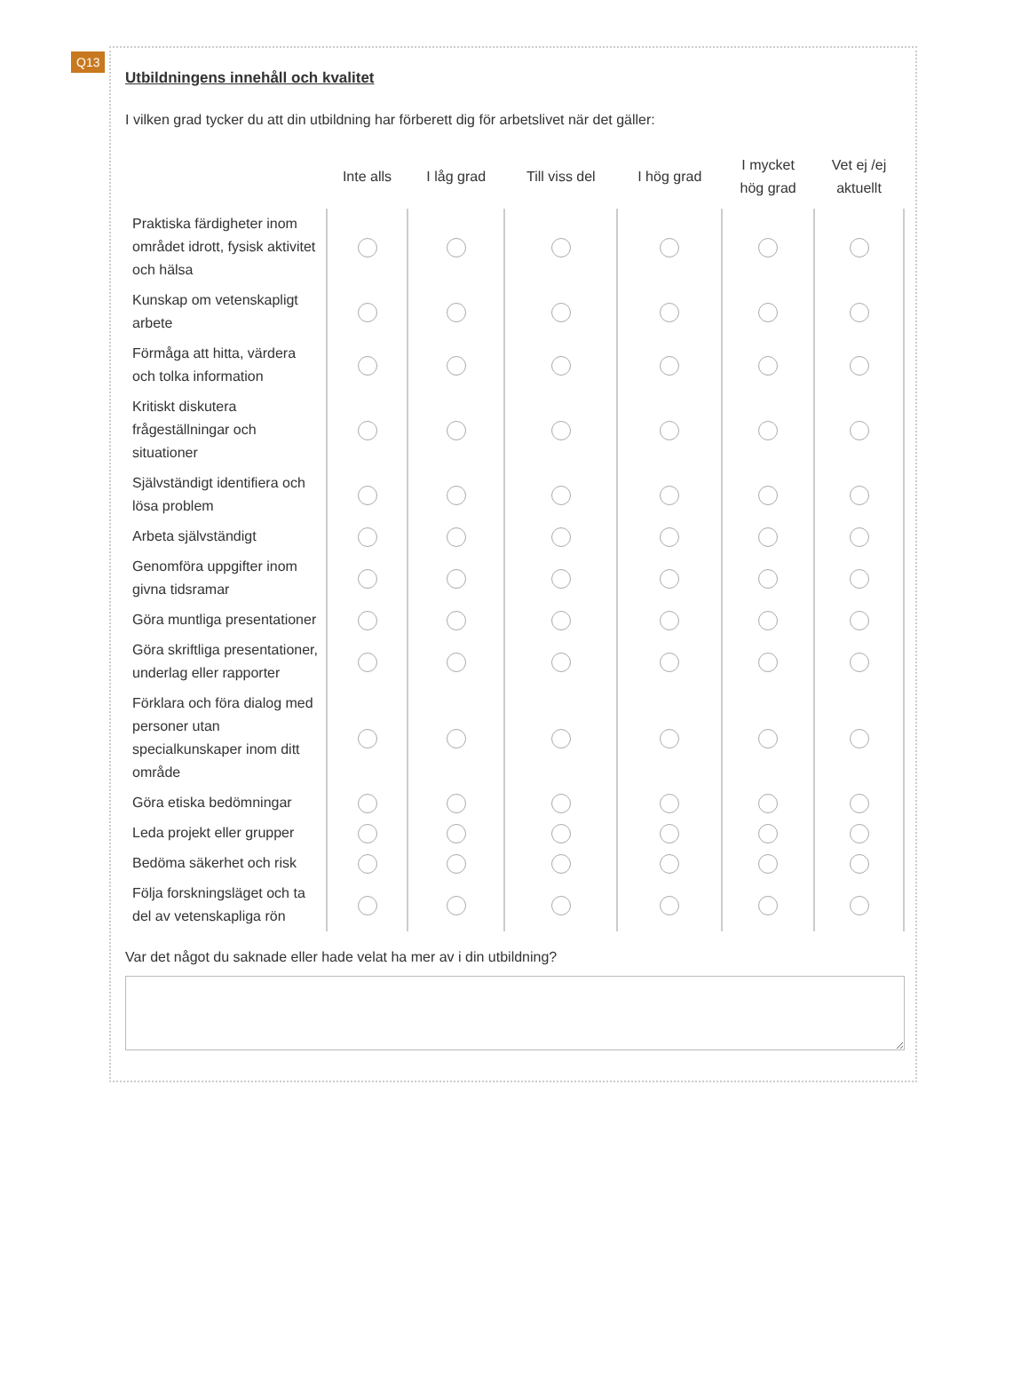Q13
Utbildningens innehåll och kvalitet
I vilken grad tycker du att din utbildning har förberett dig för arbetslivet när det gäller:
| | Inte alls | I låg grad | Till viss del | I hög grad | I mycket hög grad | Vet ej /ej aktuellt |
| --- | --- | --- | --- | --- | --- | --- |
| Praktiska färdigheter inom området idrott, fysisk aktivitet och hälsa | | | | | | |
| Kunskap om vetenskapligt arbete | | | | | | |
| Förmåga att hitta, värdera och tolka information | | | | | | |
| Kritiskt diskutera frågeställningar och situationer | | | | | | |
| Självständigt identifiera och lösa problem | | | | | | |
| Arbeta självständigt | | | | | | |
| Genomföra uppgifter inom givna tidsramar | | | | | | |
| Göra muntliga presentationer | | | | | | |
| Göra skriftliga presentationer, underlag eller rapporter | | | | | | |
| Förklara och föra dialog med personer utan specialkunskaper inom ditt område | | | | | | |
| Göra etiska bedömningar | | | | | | |
| Leda projekt eller grupper | | | | | | |
| Bedöma säkerhet och risk | | | | | | |
| Följa forskningsläget och ta del av vetenskapliga rön | | | | | | |
Var det något du saknade eller hade velat ha mer av i din utbildning?